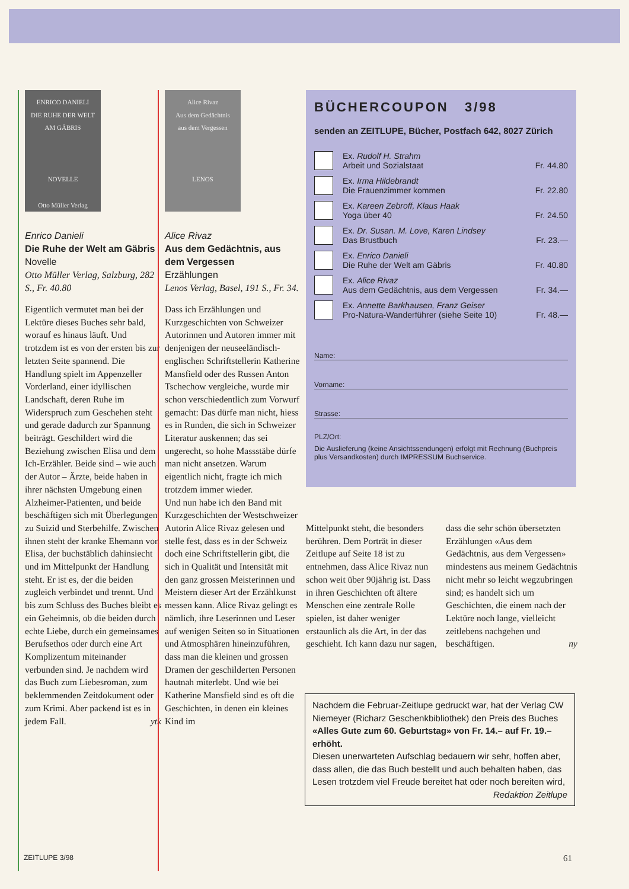ENRICO DANIELI
DIE RUHE DER WELT
AM GÄBRIS
NOVELLE
Otto Müller Verlag
Enrico Danieli
Die Ruhe der Welt am Gäbris
Novelle
Otto Müller Verlag, Salzburg, 282 S., Fr. 40.80
Eigentlich vermutet man bei der Lektüre dieses Buches sehr bald, worauf es hinaus läuft. Und trotzdem ist es von der ersten bis zur letzten Seite spannend. Die Handlung spielt im Appenzeller Vorderland, einer idyllischen Landschaft, deren Ruhe im Widerspruch zum Geschehen steht und gerade dadurch zur Spannung beiträgt. Geschildert wird die Beziehung zwischen Elisa und dem Ich-Erzähler. Beide sind – wie auch der Autor – Ärzte, beide haben in ihrer nächsten Umgebung einen Alzheimer-Patienten, und beide beschäftigen sich mit Überlegungen zu Suizid und Sterbehilfe. Zwischen ihnen steht der kranke Ehemann von Elisa, der buchstäblich dahinsiecht und im Mittelpunkt der Handlung steht. Er ist es, der die beiden zugleich verbindet und trennt. Und bis zum Schluss des Buches bleibt es ein Geheimnis, ob die beiden durch echte Liebe, durch ein gemeinsames Berufsethos oder durch eine Art Komplizentum miteinander verbunden sind. Je nachdem wird das Buch zum Liebesroman, zum beklemmenden Zeitdokument oder zum Krimi. Aber packend ist es in jedem Fall. ytk
Alice Rivaz
Aus dem Gedächtnis
aus dem Vergessen
LENOS
Alice Rivaz
Aus dem Gedächtnis, aus dem Vergessen
Erzählungen
Lenos Verlag, Basel, 191 S., Fr. 34.
Dass ich Erzählungen und Kurzgeschichten von Schweizer Autorinnen und Autoren immer mit denjenigen der neuseeländisch-englischen Schriftstellerin Katherine Mansfield oder des Russen Anton Tschechow vergleiche, wurde mir schon verschiedentlich zum Vorwurf gemacht: Das dürfe man nicht, hiess es in Runden, die sich in Schweizer Literatur auskennen; das sei ungerecht, so hohe Massstäbe dürfe man nicht ansetzen. Warum eigentlich nicht, fragte ich mich trotzdem immer wieder.
Und nun habe ich den Band mit Kurzgeschichten der Westschweizer Autorin Alice Rivaz gelesen und stelle fest, dass es in der Schweiz doch eine Schriftstellerin gibt, die sich in Qualität und Intensität mit den ganz grossen Meisterinnen und Meistern dieser Art der Erzählkunst messen kann. Alice Rivaz gelingt es nämlich, ihre Leserinnen und Leser auf wenigen Seiten so in Situationen und Atmosphären hineinzuführen, dass man die kleinen und grossen Dramen der geschilderten Personen hautnah miterlebt. Und wie bei Katherine Mansfield sind es oft die Geschichten, in denen ein kleines Kind im
BÜCHERCOUPON 3/98
senden an ZEITLUPE, Bücher, Postfach 642, 8027 Zürich
Ex. Rudolf H. Strahm
Arbeit und Sozialstaat
Fr. 44.80
Ex. Irma Hildebrandt
Die Frauenzimmer kommen
Fr. 22.80
Ex. Kareen Zebroff, Klaus Haak
Yoga über 40
Fr. 24.50
Ex. Dr. Susan. M. Love, Karen Lindsey
Das Brustbuch
Fr. 23.—
Ex. Enrico Danieli
Die Ruhe der Welt am Gäbris
Fr. 40.80
Ex. Alice Rivaz
Aus dem Gedächtnis, aus dem Vergessen
Fr. 34.—
Ex. Annette Barkhausen, Franz Geiser
Pro-Natura-Wanderführer (siehe Seite 10)
Fr. 48.—
Name:
Vorname:
Strasse:
PLZ/Ort:
Die Auslieferung (keine Ansichtssendungen) erfolgt mit Rechnung (Buchpreis plus Versandkosten) durch IMPRESSUM Buchservice.
Mittelpunkt steht, die besonders berühren. Dem Porträt in dieser Zeitlupe auf Seite 18 ist zu entnehmen, dass Alice Rivaz nun schon weit über 90jährig ist. Dass in ihren Geschichten oft ältere Menschen eine zentrale Rolle spielen, ist daher weniger erstaunlich als die Art, in der das geschieht. Ich kann dazu nur sagen,
dass die sehr schön übersetzten Erzählungen «Aus dem Gedächtnis, aus dem Vergessen» mindestens aus meinem Gedächtnis nicht mehr so leicht wegzubringen sind; es handelt sich um Geschichten, die einem nach der Lektüre noch lange, vielleicht zeitlebens nachgehen und beschäftigen. ny
Nachdem die Februar-Zeitlupe gedruckt war, hat der Verlag CW Niemeyer (Richarz Geschenkbibliothek) den Preis des Buches
«Alles Gute zum 60. Geburtstag» von Fr. 14.– auf Fr. 19.– erhöht.
Diesen unerwarteten Aufschlag bedauern wir sehr, hoffen aber, dass allen, die das Buch bestellt und auch behalten haben, das Lesen trotzdem viel Freude bereitet hat oder noch bereiten wird,
Redaktion Zeitlupe
ZEITLUPE 3/98 61